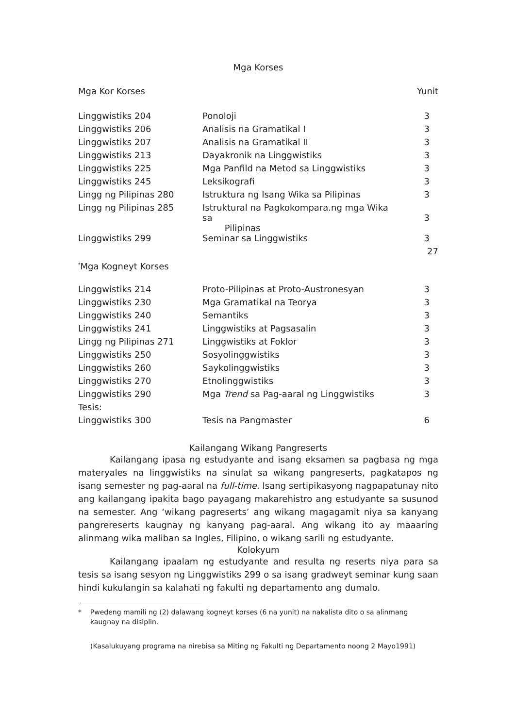Mga Korses
Mga Kor Korses Yunit
| Linggwistiks 204 | Ponoloji | 3 |
| Linggwistiks 206 | Analisis na Gramatikal I | 3 |
| Linggwistiks 207 | Analisis na Gramatikal II | 3 |
| Linggwistiks 213 | Dayakronik na Linggwistiks | 3 |
| Linggwistiks 225 | Mga Panfild na Metod sa Linggwistiks | 3 |
| Linggwistiks 245 | Leksikografi | 3 |
| Lingg ng Pilipinas 280 | Istruktura ng Isang Wika sa Pilipinas | 3 |
| Lingg ng Pilipinas 285 | Istruktural na Pagkokompara.ng mga Wika sa Pilipinas | 3 |
| Linggwistiks 299 | Seminar sa Linggwistiks | 3 |
| | | 27 |
<sup>*</sup> Mga Kogneyt Korses
| Linggwistiks 214 | Proto-Pilipinas at Proto-Austronesyan | 3 |
| Linggwistiks 230 | Mga Gramatikal na Teorya | 3 |
| Linggwistiks 240 | Semantiks | 3 |
| Linggwistiks 241 | Linggwistiks at Pagsasalin | 3 |
| Lingg ng Pilipinas 271 | Linggwistiks at Foklor | 3 |
| Linggwistiks 250 | Sosyolinggwistiks | 3 |
| Linggwistiks 260 | Saykolinggwistiks | 3 |
| Linggwistiks 270 | Etnolinggwistiks | 3 |
| Linggwistiks 290 | Mga Trend sa Pag-aaral ng Linggwistiks | 3 |
| Tesis: | | |
| Linggwistiks 300 | Tesis na Pangmaster | 6 |
Kailangang Wikang Pangreserts
Kailangang ipasa ng estudyante and isang eksamen sa pagbasa ng mga materyales na linggwistiks na sinulat sa wikang pangreserts, pagkatapos ng isang semester ng pag-aaral na full-time. Isang sertipikasyong nagpapatunay nito ang kailangang ipakita bago payagang makarehistro ang estudyante sa susunod na semester. Ang ‘wikang pagreserts’ ang wikang magagamit niya sa kanyang pangrereserts kaugnay ng kanyang pag-aaral. Ang wikang ito ay maaaring alinmang wika maliban sa Ingles, Filipino, o wikang sarili ng estudyante.
Kolokyum
Kailangang ipaalam ng estudyante and resulta ng reserts niya para sa tesis sa isang sesyon ng Linggwistiks 299 o sa isang gradweyt seminar kung saan hindi kukulangin sa kalahati ng fakulti ng departamento ang dumalo.
* Pwedeng mamili ng (2) dalawang kogneyt korses (6 na yunit) na nakalista dito o sa alinmang kaugnay na disiplin.
(Kasalukuyang programa na nirebisa sa Miting ng Fakulti ng Departamento noong 2 Mayo1991)